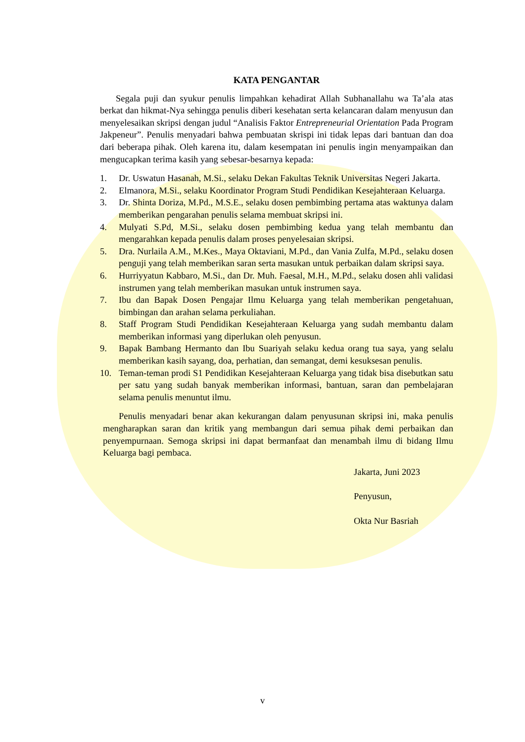KATA PENGANTAR
Segala puji dan syukur penulis limpahkan kehadirat Allah Subhanallahu wa Ta’ala atas berkat dan hikmat-Nya sehingga penulis diberi kesehatan serta kelancaran dalam menyusun dan menyelesaikan skripsi dengan judul “Analisis Faktor Entrepreneurial Orientation Pada Program Jakpeneur”. Penulis menyadari bahwa pembuatan skrispi ini tidak lepas dari bantuan dan doa dari beberapa pihak. Oleh karena itu, dalam kesempatan ini penulis ingin menyampaikan dan mengucapkan terima kasih yang sebesar-besarnya kepada:
1. Dr. Uswatun Hasanah, M.Si., selaku Dekan Fakultas Teknik Universitas Negeri Jakarta.
2. Elmanora, M.Si., selaku Koordinator Program Studi Pendidikan Kesejahteraan Keluarga.
3. Dr. Shinta Doriza, M.Pd., M.S.E., selaku dosen pembimbing pertama atas waktunya dalam memberikan pengarahan penulis selama membuat skripsi ini.
4. Mulyati S.Pd, M.Si., selaku dosen pembimbing kedua yang telah membantu dan mengarahkan kepada penulis dalam proses penyelesaian skripsi.
5. Dra. Nurlaila A.M., M.Kes., Maya Oktaviani, M.Pd., dan Vania Zulfa, M.Pd., selaku dosen penguji yang telah memberikan saran serta masukan untuk perbaikan dalam skripsi saya.
6. Hurriyyatun Kabbaro, M.Si., dan Dr. Muh. Faesal, M.H., M.Pd., selaku dosen ahli validasi instrumen yang telah memberikan masukan untuk instrumen saya.
7. Ibu dan Bapak Dosen Pengajar Ilmu Keluarga yang telah memberikan pengetahuan, bimbingan dan arahan selama perkuliahan.
8. Staff Program Studi Pendidikan Kesejahteraan Keluarga yang sudah membantu dalam memberikan informasi yang diperlukan oleh penyusun.
9. Bapak Bambang Hermanto dan Ibu Suariyah selaku kedua orang tua saya, yang selalu memberikan kasih sayang, doa, perhatian, dan semangat, demi kesuksesan penulis.
10. Teman-teman prodi S1 Pendidikan Kesejahteraan Keluarga yang tidak bisa disebutkan satu per satu yang sudah banyak memberikan informasi, bantuan, saran dan pembelajaran selama penulis menuntut ilmu.
Penulis menyadari benar akan kekurangan dalam penyusunan skripsi ini, maka penulis mengharapkan saran dan kritik yang membangun dari semua pihak demi perbaikan dan penyempurnaan. Semoga skripsi ini dapat bermanfaat dan menambah ilmu di bidang Ilmu Keluarga bagi pembaca.
Jakarta, Juni 2023
Penyusun,
Okta Nur Basriah
v